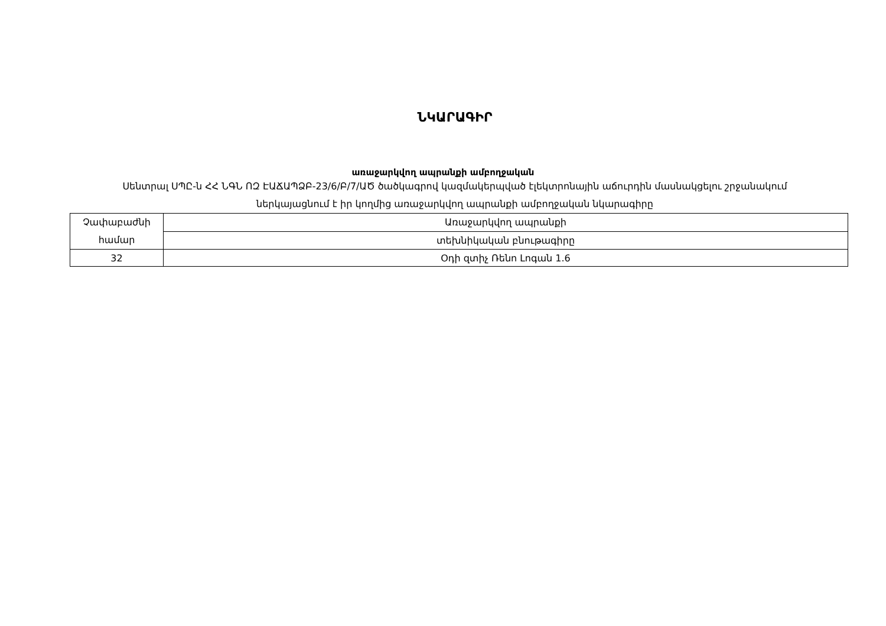ՆԿԱՐԱԳԻՐ
առաջարկվող ապրանքի ամբողջական
Սենտրալ ՍՊԸ-ն ՀՀ ՆԳՆ ՈԶ ԷԱՃԱՊՁԲ-23/6/Բ/7/ԱԾ ծածկագրով կազմակերպված էլեկտրոնային աճուրդին մասնակցելու շրջանակում ներկայացնում է իր կողմից առաջարկվող ապրանքի ամբողջական նկարագիրը
| Չափաբաժնի համար | Առաջարկվող ապրանքի |
| | տեխնիկական բնութագիրը |
| 32 | Օդի զտիչ Ռենո Լոգան 1.6 |